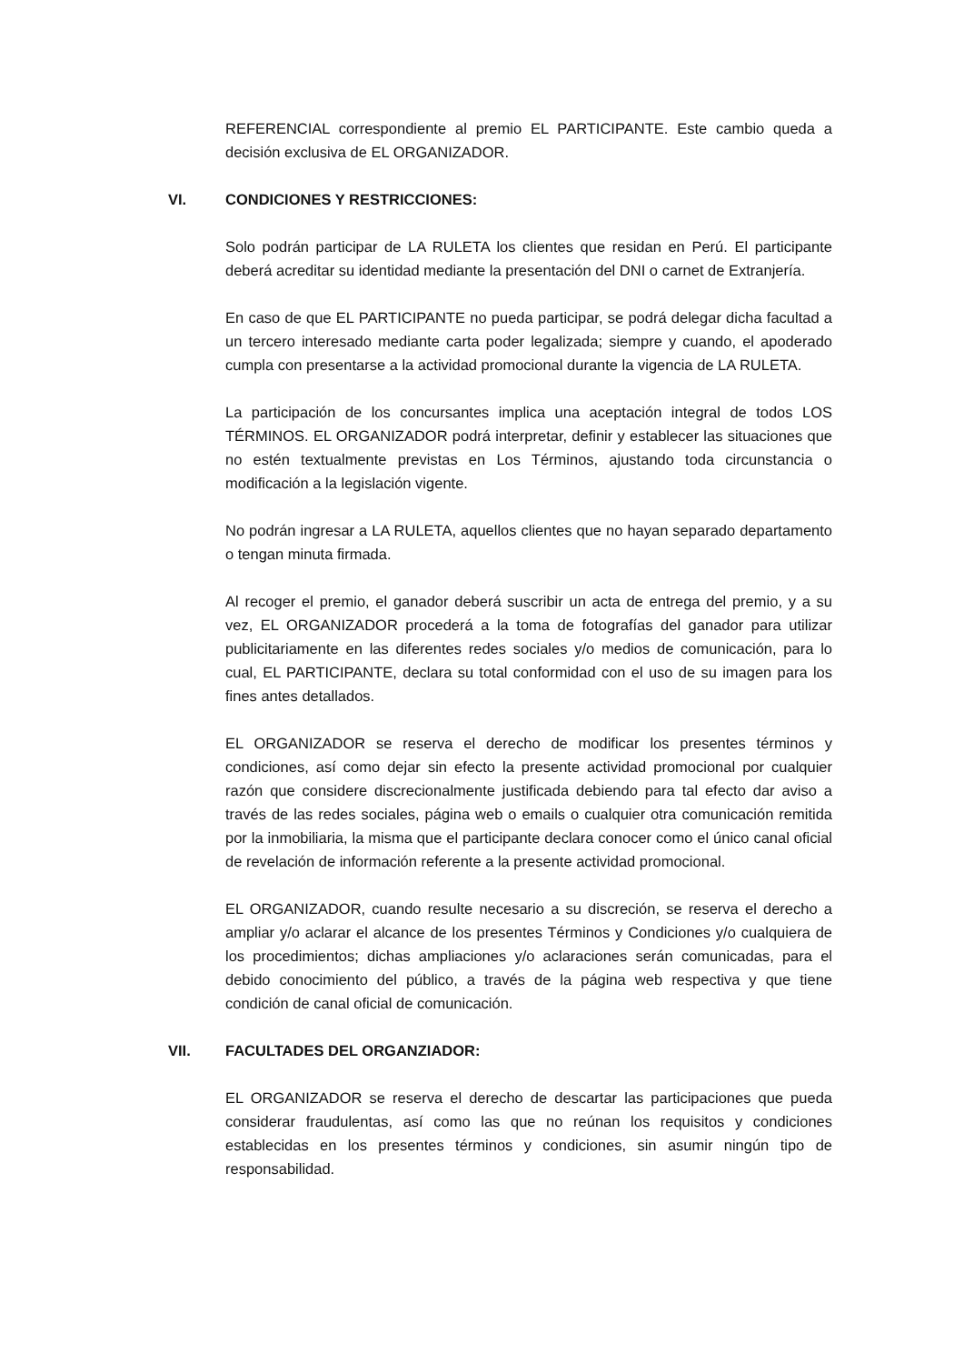REFERENCIAL correspondiente al premio EL PARTICIPANTE. Este cambio queda a decisión exclusiva de EL ORGANIZADOR.
VI. CONDICIONES Y RESTRICCIONES:
Solo podrán participar de LA RULETA los clientes que residan en Perú. El participante deberá acreditar su identidad mediante la presentación del DNI o carnet de Extranjería.
En caso de que EL PARTICIPANTE no pueda participar, se podrá delegar dicha facultad a un tercero interesado mediante carta poder legalizada; siempre y cuando, el apoderado cumpla con presentarse a la actividad promocional durante la vigencia de LA RULETA.
La participación de los concursantes implica una aceptación integral de todos LOS TÉRMINOS. EL ORGANIZADOR podrá interpretar, definir y establecer las situaciones que no estén textualmente previstas en Los Términos, ajustando toda circunstancia o modificación a la legislación vigente.
No podrán ingresar a LA RULETA, aquellos clientes que no hayan separado departamento o tengan minuta firmada.
Al recoger el premio, el ganador deberá suscribir un acta de entrega del premio, y a su vez, EL ORGANIZADOR procederá a la toma de fotografías del ganador para utilizar publicitariamente en las diferentes redes sociales y/o medios de comunicación, para lo cual, EL PARTICIPANTE, declara su total conformidad con el uso de su imagen para los fines antes detallados.
EL ORGANIZADOR se reserva el derecho de modificar los presentes términos y condiciones, así como dejar sin efecto la presente actividad promocional por cualquier razón que considere discrecionalmente justificada debiendo para tal efecto dar aviso a través de las redes sociales, página web o emails o cualquier otra comunicación remitida por la inmobiliaria, la misma que el participante declara conocer como el único canal oficial de revelación de información referente a la presente actividad promocional.
EL ORGANIZADOR, cuando resulte necesario a su discreción, se reserva el derecho a ampliar y/o aclarar el alcance de los presentes Términos y Condiciones y/o cualquiera de los procedimientos; dichas ampliaciones y/o aclaraciones serán comunicadas, para el debido conocimiento del público, a través de la página web respectiva y que tiene condición de canal oficial de comunicación.
VII. FACULTADES DEL ORGANZIADOR:
EL ORGANIZADOR se reserva el derecho de descartar las participaciones que pueda considerar fraudulentas, así como las que no reúnan los requisitos y condiciones establecidas en los presentes términos y condiciones, sin asumir ningún tipo de responsabilidad.